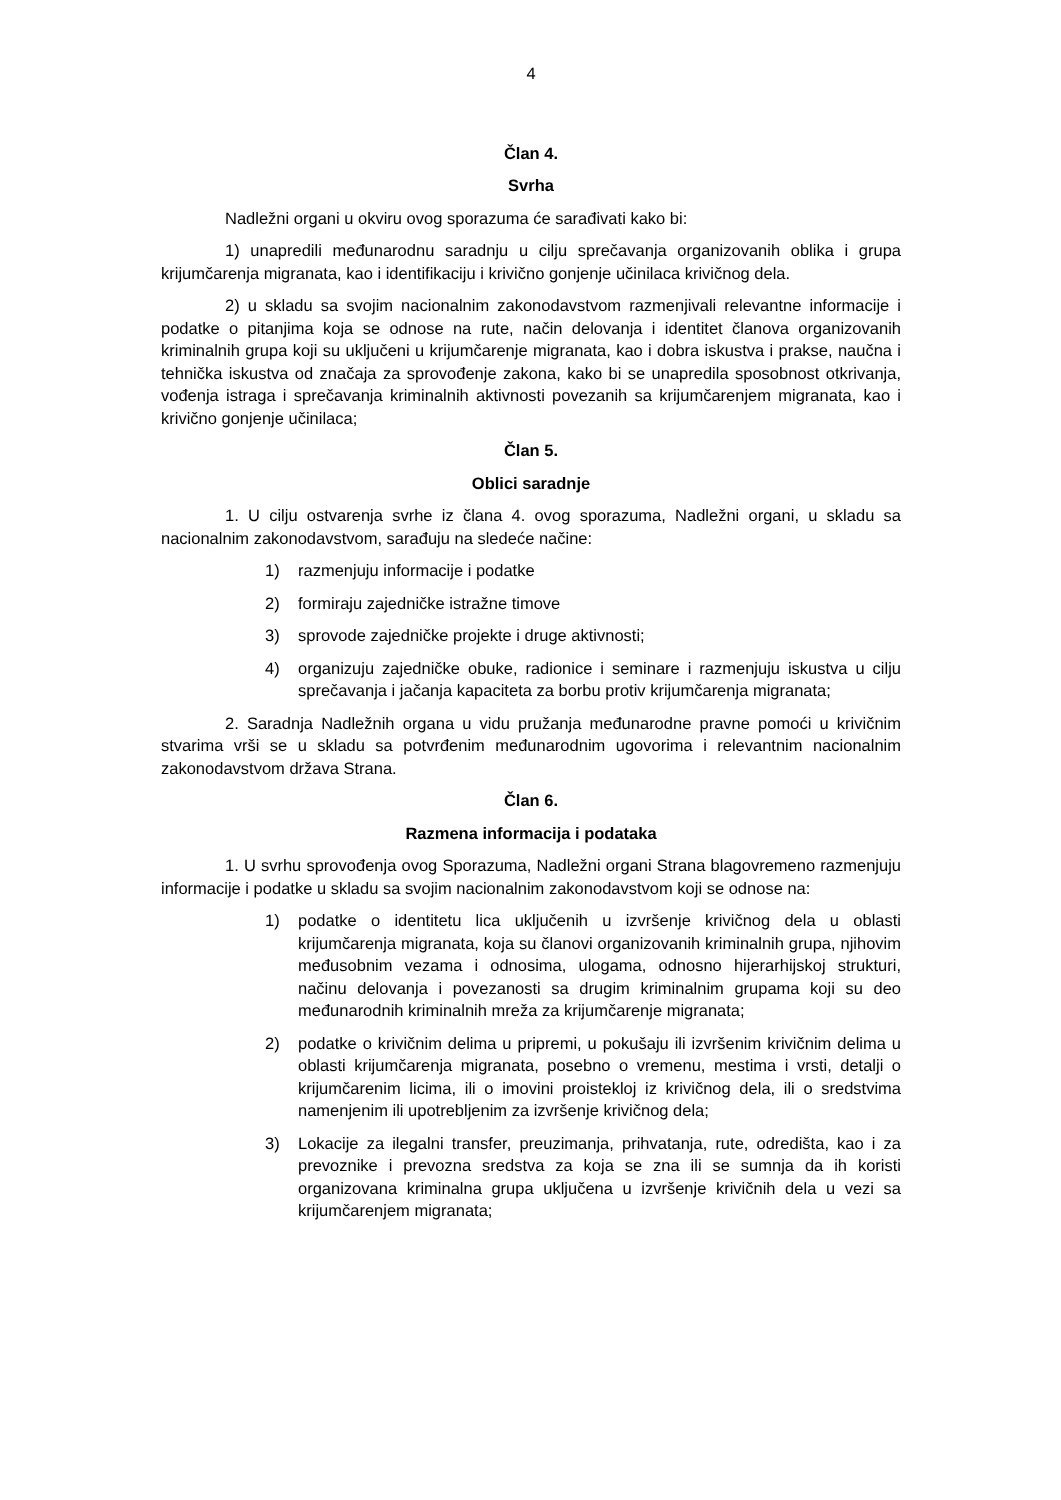4
Član 4.
Svrha
Nadležni organi u okviru ovog sporazuma će sarađivati kako bi:
1) unapredili međunarodnu saradnju u cilju sprečavanja organizovanih oblika i grupa krijumčarenja migranata, kao i identifikaciju i krivično gonjenje učinilaca krivičnog dela.
2) u skladu sa svojim nacionalnim zakonodavstvom razmenjivali relevantne informacije i podatke o pitanjima koja se odnose na rute, način delovanja i identitet članova organizovanih kriminalnih grupa koji su uključeni u krijumčarenje migranata, kao i dobra iskustva i prakse, naučna i tehnička iskustva od značaja za sprovođenje zakona, kako bi se unapredila sposobnost otkrivanja, vođenja istraga i sprečavanja kriminalnih aktivnosti povezanih sa krijumčarenjem migranata, kao i krivično gonjenje učinilaca;
Član 5.
Oblici saradnje
1. U cilju ostvarenja svrhe iz člana 4. ovog sporazuma, Nadležni organi, u skladu sa nacionalnim zakonodavstvom, sarađuju na sledeće načine:
1) razmenjuju informacije i podatke
2) formiraju zajedničke istražne timove
3) sprovode zajedničke projekte i druge aktivnosti;
4) organizuju zajedničke obuke, radionice i seminare i razmenjuju iskustva u cilju sprečavanja i jačanja kapaciteta za borbu protiv krijumčarenja migranata;
2. Saradnja Nadležnih organa u vidu pružanja međunarodne pravne pomoći u krivičnim stvarima vrši se u skladu sa potvrđenim međunarodnim ugovorima i relevantnim nacionalnim zakonodavstvom država Strana.
Član 6.
Razmena informacija i podataka
1. U svrhu sprovođenja ovog Sporazuma, Nadležni organi Strana blagovremeno razmenjuju informacije i podatke u skladu sa svojim nacionalnim zakonodavstvom koji se odnose na:
1) podatke o identitetu lica uključenih u izvršenje krivičnog dela u oblasti krijumčarenja migranata, koja su članovi organizovanih kriminalnih grupa, njihovim međusobnim vezama i odnosima, ulogama, odnosno hijerarhijskoj strukturi, načinu delovanja i povezanosti sa drugim kriminalnim grupama koji su deo međunarodnih kriminalnih mreža za krijumčarenje migranata;
2) podatke o krivičnim delima u pripremi, u pokušaju ili izvršenim krivičnim delima u oblasti krijumčarenja migranata, posebno o vremenu, mestima i vrsti, detalji o krijumčarenim licima, ili o imovini proistekloj iz krivičnog dela, ili o sredstvima namenjenim ili upotrebljenim za izvršenje krivičnog dela;
3) Lokacije za ilegalni transfer, preuzimanja, prihvatanja, rute, odredišta, kao i za prevoznike i prevozna sredstva za koja se zna ili se sumnja da ih koristi organizovana kriminalna grupa uključena u izvršenje krivičnih dela u vezi sa krijumčarenjem migranata;